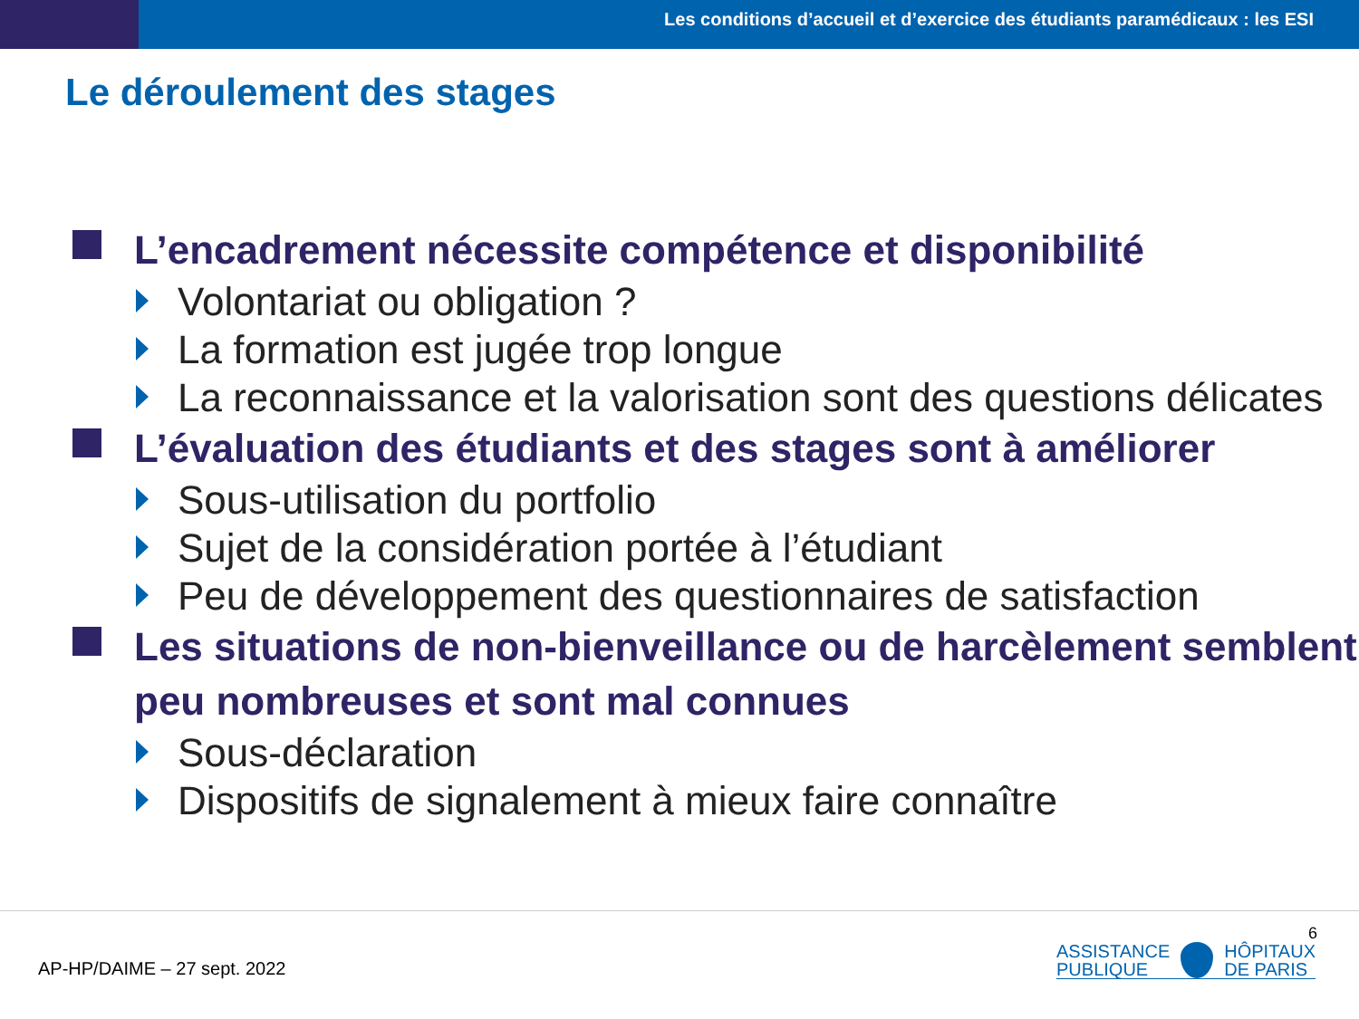Les conditions d’accueil et d’exercice des étudiants paramédicaux : les ESI
Le déroulement des stages
L’encadrement nécessite compétence et disponibilité
Volontariat ou obligation ?
La formation est jugée trop longue
La reconnaissance et la valorisation sont des questions délicates
L’évaluation des étudiants et des stages sont à améliorer
Sous-utilisation du portfolio
Sujet de la considération portée à l’étudiant
Peu de développement des questionnaires de satisfaction
Les situations de non-bienveillance ou de harcèlement semblent peu nombreuses et sont mal connues
Sous-déclaration
Dispositifs de signalement à mieux faire connaître
AP-HP/DAIME – 27 sept. 2022
6
ASSISTANCE
PUBLIQUE
HÔPITAUX
DE PARIS